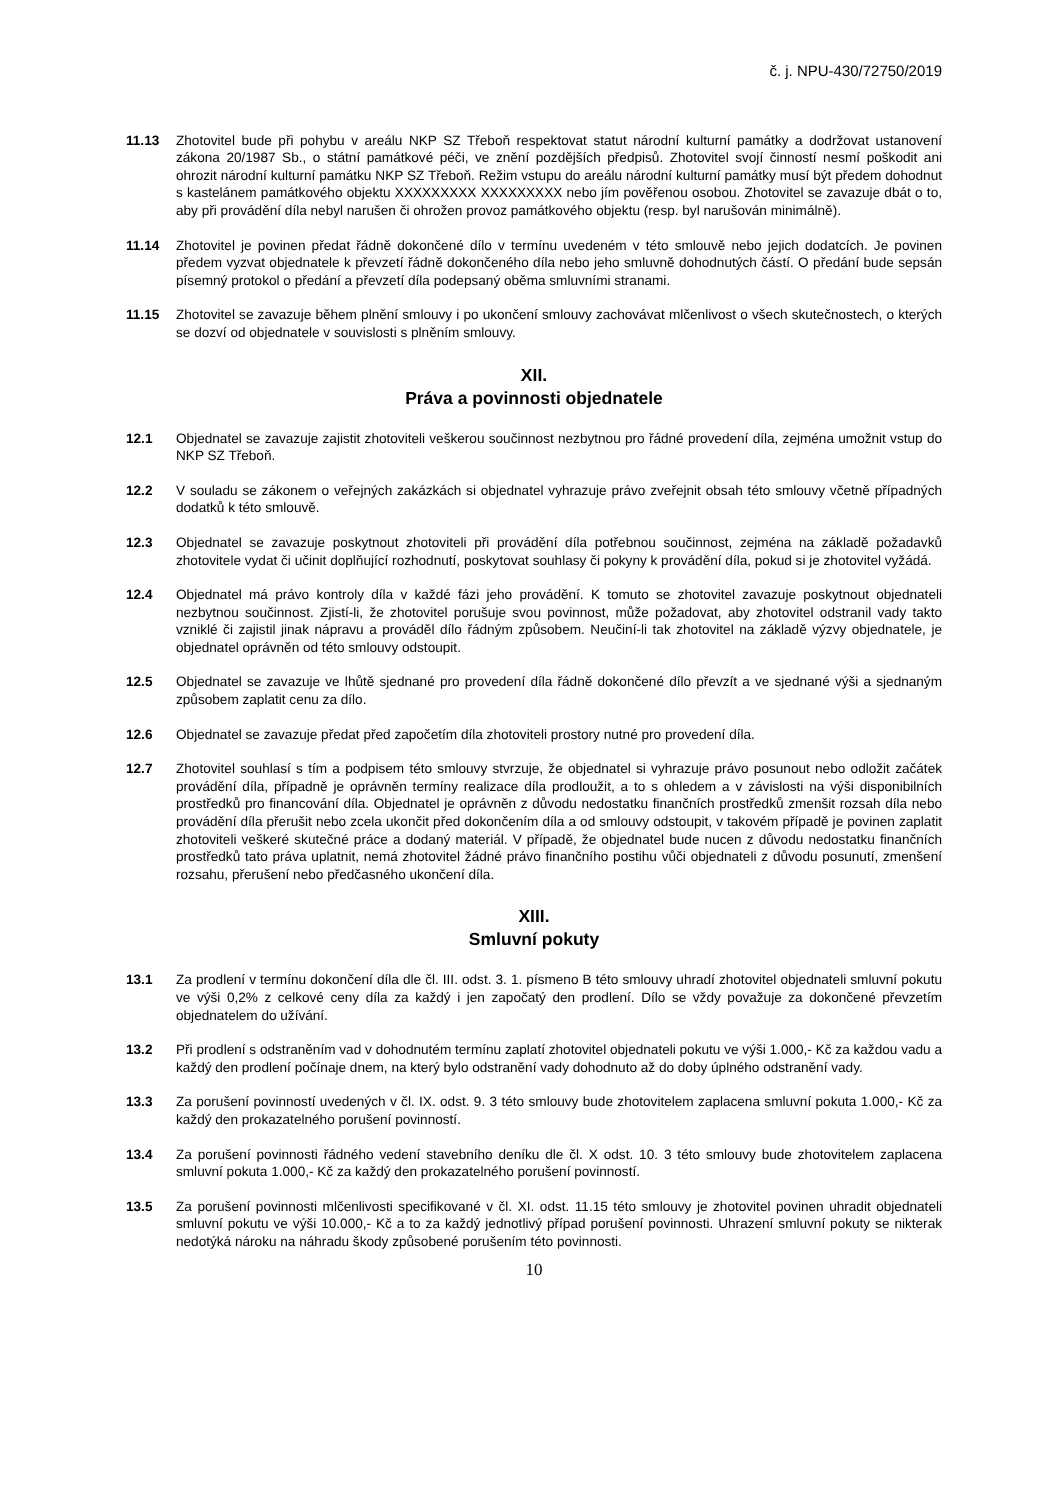č. j. NPU-430/72750/2019
11.13 Zhotovitel bude při pohybu v areálu NKP SZ Třeboň respektovat statut národní kulturní památky a dodržovat ustanovení zákona 20/1987 Sb., o státní památkové péči, ve znění pozdějších předpisů. Zhotovitel svojí činností nesmí poškodit ani ohrozit národní kulturní památku NKP SZ Třeboň. Režim vstupu do areálu národní kulturní památky musí být předem dohodnut s kastelánem památkového objektu XXXXXXXXX XXXXXXXXX nebo jím pověřenou osobou. Zhotovitel se zavazuje dbát o to, aby při provádění díla nebyl narušen či ohrožen provoz památkového objektu (resp. byl narušován minimálně).
11.14 Zhotovitel je povinen předat řádně dokončené dílo v termínu uvedeném v této smlouvě nebo jejich dodatcích. Je povinen předem vyzvat objednatele k převzetí řádně dokončeného díla nebo jeho smluvně dohodnutých částí. O předání bude sepsán písemný protokol o předání a převzetí díla podepsaný oběma smluvními stranami.
11.15 Zhotovitel se zavazuje během plnění smlouvy i po ukončení smlouvy zachovávat mlčenlivost o všech skutečnostech, o kterých se dozví od objednatele v souvislosti s plněním smlouvy.
XII.
Práva a povinnosti objednatele
12.1 Objednatel se zavazuje zajistit zhotoviteli veškerou součinnost nezbytnou pro řádné provedení díla, zejména umožnit vstup do NKP SZ Třeboň.
12.2 V souladu se zákonem o veřejných zakázkách si objednatel vyhrazuje právo zveřejnit obsah této smlouvy včetně případných dodatků k této smlouvě.
12.3 Objednatel se zavazuje poskytnout zhotoviteli při provádění díla potřebnou součinnost, zejména na základě požadavků zhotovitele vydat či učinit doplňující rozhodnutí, poskytovat souhlasy či pokyny k provádění díla, pokud si je zhotovitel vyžádá.
12.4 Objednatel má právo kontroly díla v každé fázi jeho provádění. K tomuto se zhotovitel zavazuje poskytnout objednateli nezbytnou součinnost. Zjistí-li, že zhotovitel porušuje svou povinnost, může požadovat, aby zhotovitel odstranil vady takto vzniklé či zajistil jinak nápravu a prováděl dílo řádným způsobem. Neučiní-li tak zhotovitel na základě výzvy objednatele, je objednatel oprávněn od této smlouvy odstoupit.
12.5 Objednatel se zavazuje ve lhůtě sjednané pro provedení díla řádně dokončené dílo převzít a ve sjednané výši a sjednaným způsobem zaplatit cenu za dílo.
12.6 Objednatel se zavazuje předat před započetím díla zhotoviteli prostory nutné pro provedení díla.
12.7 Zhotovitel souhlasí s tím a podpisem této smlouvy stvrzuje, že objednatel si vyhrazuje právo posunout nebo odložit začátek provádění díla, případně je oprávněn termíny realizace díla prodloužit, a to s ohledem a v závislosti na výši disponibilních prostředků pro financování díla. Objednatel je oprávněn z důvodu nedostatku finančních prostředků zmenšit rozsah díla nebo provádění díla přerušit nebo zcela ukončit před dokončením díla a od smlouvy odstoupit, v takovém případě je povinen zaplatit zhotoviteli veškeré skutečné práce a dodaný materiál. V případě, že objednatel bude nucen z důvodu nedostatku finančních prostředků tato práva uplatnit, nemá zhotovitel žádné právo finančního postihu vůči objednateli z důvodu posunutí, zmenšení rozsahu, přerušení nebo předčasného ukončení díla.
XIII.
Smluvní pokuty
13.1 Za prodlení v termínu dokončení díla dle čl. III. odst. 3. 1. písmeno B této smlouvy uhradí zhotovitel objednateli smluvní pokutu ve výši 0,2% z celkové ceny díla za každý i jen započatý den prodlení. Dílo se vždy považuje za dokončené převzetím objednatelem do užívání.
13.2 Při prodlení s odstraněním vad v dohodnutém termínu zaplatí zhotovitel objednateli pokutu ve výši 1.000,- Kč za každou vadu a každý den prodlení počínaje dnem, na který bylo odstranění vady dohodnuto až do doby úplného odstranění vady.
13.3 Za porušení povinností uvedených v čl. IX. odst. 9. 3 této smlouvy bude zhotovitelem zaplacena smluvní pokuta 1.000,- Kč za každý den prokazatelného porušení povinností.
13.4 Za porušení povinnosti řádného vedení stavebního deníku dle čl. X odst. 10. 3 této smlouvy bude zhotovitelem zaplacena smluvní pokuta 1.000,- Kč za každý den prokazatelného porušení povinností.
13.5 Za porušení povinnosti mlčenlivosti specifikované v čl. XI. odst. 11.15 této smlouvy je zhotovitel povinen uhradit objednateli smluvní pokutu ve výši 10.000,- Kč a to za každý jednotlivý případ porušení povinnosti. Uhrazení smluvní pokuty se nikterak nedotýká nároku na náhradu škody způsobené porušením této povinnosti.
10